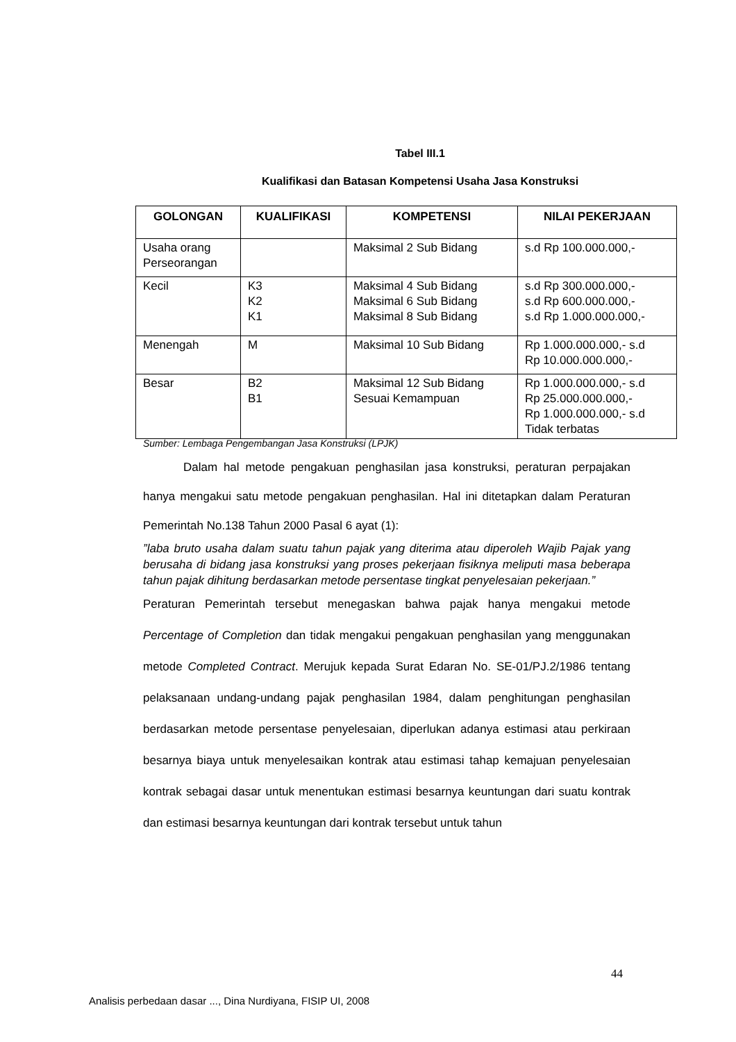Tabel III.1
Kualifikasi dan Batasan Kompetensi Usaha Jasa Konstruksi
| GOLONGAN | KUALIFIKASI | KOMPETENSI | NILAI PEKERJAAN |
| --- | --- | --- | --- |
| Usaha orang Perseorangan | | Maksimal 2 Sub Bidang | s.d Rp 100.000.000,- |
| Kecil | K3 K2 K1 | Maksimal 4 Sub Bidang Maksimal 6 Sub Bidang Maksimal 8 Sub Bidang | s.d Rp 300.000.000,- s.d Rp 600.000.000,- s.d Rp 1.000.000.000,- |
| Menengah | M | Maksimal 10 Sub Bidang | Rp 1.000.000.000,- s.d Rp 10.000.000.000,- |
| Besar | B2 B1 | Maksimal 12 Sub Bidang Sesuai Kemampuan | Rp 1.000.000.000,- s.d Rp 25.000.000.000,- Rp 1.000.000.000,- s.d Tidak terbatas |
Sumber: Lembaga Pengembangan Jasa Konstruksi (LPJK)
Dalam hal metode pengakuan penghasilan jasa konstruksi, peraturan perpajakan hanya mengakui satu metode pengakuan penghasilan. Hal ini ditetapkan dalam Peraturan Pemerintah No.138 Tahun 2000 Pasal 6 ayat (1):
”laba bruto usaha dalam suatu tahun pajak yang diterima atau diperoleh Wajib Pajak yang berusaha di bidang jasa konstruksi yang proses pekerjaan fisiknya meliputi masa beberapa tahun pajak dihitung berdasarkan metode persentase tingkat penyelesaian pekerjaan.”
Peraturan Pemerintah tersebut menegaskan bahwa pajak hanya mengakui metode Percentage of Completion dan tidak mengakui pengakuan penghasilan yang menggunakan metode Completed Contract. Merujuk kepada Surat Edaran No. SE-01/PJ.2/1986 tentang pelaksanaan undang-undang pajak penghasilan 1984, dalam penghitungan penghasilan berdasarkan metode persentase penyelesaian, diperlukan adanya estimasi atau perkiraan besarnya biaya untuk menyelesaikan kontrak atau estimasi tahap kemajuan penyelesaian kontrak sebagai dasar untuk menentukan estimasi besarnya keuntungan dari suatu kontrak dan estimasi besarnya keuntungan dari kontrak tersebut untuk tahun
44
Analisis perbedaan dasar ..., Dina Nurdiyana, FISIP UI, 2008